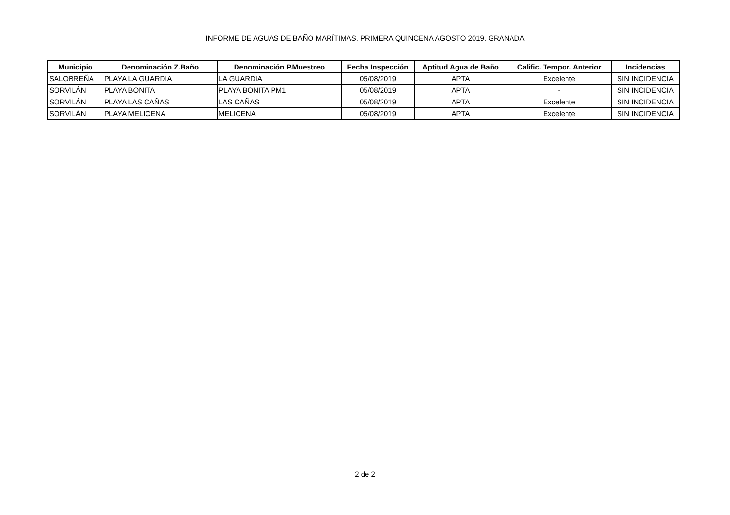INFORME DE AGUAS DE BAÑO MARÍTIMAS. PRIMERA QUINCENA AGOSTO 2019. GRANADA
| Municipio | Denominación Z.Baño | Denominación P.Muestreo | Fecha Inspección | Aptitud Agua de Baño | Calific. Tempor. Anterior | Incidencias |
| --- | --- | --- | --- | --- | --- | --- |
| SALOBREÑA | PLAYA LA GUARDIA | LA GUARDIA | 05/08/2019 | APTA | Excelente | SIN INCIDENCIA |
| SORVILÁN | PLAYA BONITA | PLAYA BONITA PM1 | 05/08/2019 | APTA | - | SIN INCIDENCIA |
| SORVILÁN | PLAYA LAS CAÑAS | LAS CAÑAS | 05/08/2019 | APTA | Excelente | SIN INCIDENCIA |
| SORVILÁN | PLAYA MELICENA | MELICENA | 05/08/2019 | APTA | Excelente | SIN INCIDENCIA |
2 de 2